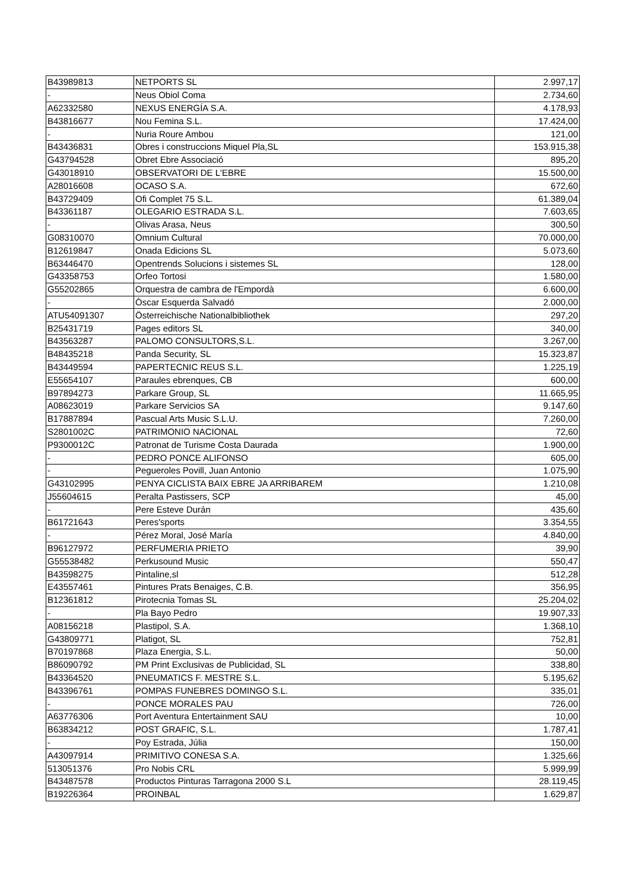| B43989813 | NETPORTS SL | 2.997,17 |
| - | Neus Obiol Coma | 2.734,60 |
| A62332580 | NEXUS ENERGÍA S.A. | 4.178,93 |
| B43816677 | Nou Femina S.L. | 17.424,00 |
| - | Nuria Roure Ambou | 121,00 |
| B43436831 | Obres i construccions Miquel Pla,SL | 153.915,38 |
| G43794528 | Obret Ebre Associació | 895,20 |
| G43018910 | OBSERVATORI DE L'EBRE | 15.500,00 |
| A28016608 | OCASO S.A. | 672,60 |
| B43729409 | Ofi Complet 75 S.L. | 61.389,04 |
| B43361187 | OLEGARIO ESTRADA S.L. | 7.603,65 |
| - | Olivas Arasa, Neus | 300,50 |
| G08310070 | Omnium Cultural | 70.000,00 |
| B12619847 | Onada Edicions SL | 5.073,60 |
| B63446470 | Opentrends Solucions i sistemes SL | 128,00 |
| G43358753 | Orfeo Tortosi | 1.580,00 |
| G55202865 | Orquestra de cambra de l'Empordà | 6.600,00 |
| - | Òscar Esquerda Salvadó | 2.000,00 |
| ATU54091307 | Österreichische Nationalbibliothek | 297,20 |
| B25431719 | Pages editors SL | 340,00 |
| B43563287 | PALOMO CONSULTORS,S.L. | 3.267,00 |
| B48435218 | Panda Security, SL | 15.323,87 |
| B43449594 | PAPERTECNIC REUS S.L. | 1.225,19 |
| E55654107 | Paraules ebrenques, CB | 600,00 |
| B97894273 | Parkare Group, SL | 11.665,95 |
| A08623019 | Parkare Servicios SA | 9.147,60 |
| B17887894 | Pascual Arts Music S.L.U. | 7.260,00 |
| S2801002C | PATRIMONIO NACIONAL | 72,60 |
| P9300012C | Patronat de Turisme Costa Daurada | 1.900,00 |
| - | PEDRO PONCE ALIFONSO | 605,00 |
| - | Pegueroles Povill, Juan Antonio | 1.075,90 |
| G43102995 | PENYA CICLISTA BAIX EBRE JA ARRIBAREM | 1.210,08 |
| J55604615 | Peralta Pastissers, SCP | 45,00 |
| - | Pere Esteve Durán | 435,60 |
| B61721643 | Peres'sports | 3.354,55 |
| - | Pérez Moral, José María | 4.840,00 |
| B96127972 | PERFUMERIA PRIETO | 39,90 |
| G55538482 | Perkusound Music | 550,47 |
| B43598275 | Pintaline,sl | 512,28 |
| E43557461 | Pintures Prats Benaiges, C.B. | 356,95 |
| B12361812 | Pirotecnia Tomas SL | 25.204,02 |
| - | Pla Bayo Pedro | 19.907,33 |
| A08156218 | Plastipol, S.A. | 1.368,10 |
| G43809771 | Platigot, SL | 752,81 |
| B70197868 | Plaza Energia, S.L. | 50,00 |
| B86090792 | PM Print Exclusivas de Publicidad, SL | 338,80 |
| B43364520 | PNEUMATICS F. MESTRE S.L. | 5.195,62 |
| B43396761 | POMPAS FUNEBRES DOMINGO S.L. | 335,01 |
| - | PONCE MORALES PAU | 726,00 |
| A63776306 | Port Aventura Entertainment SAU | 10,00 |
| B63834212 | POST GRAFIC, S.L. | 1.787,41 |
| - | Poy Estrada, Júlia | 150,00 |
| A43097914 | PRIMITIVO CONESA S.A. | 1.325,66 |
| 513051376 | Pro Nobis CRL | 5.999,99 |
| B43487578 | Productos Pinturas Tarragona 2000 S.L | 28.119,45 |
| B19226364 | PROINBAL | 1.629,87 |